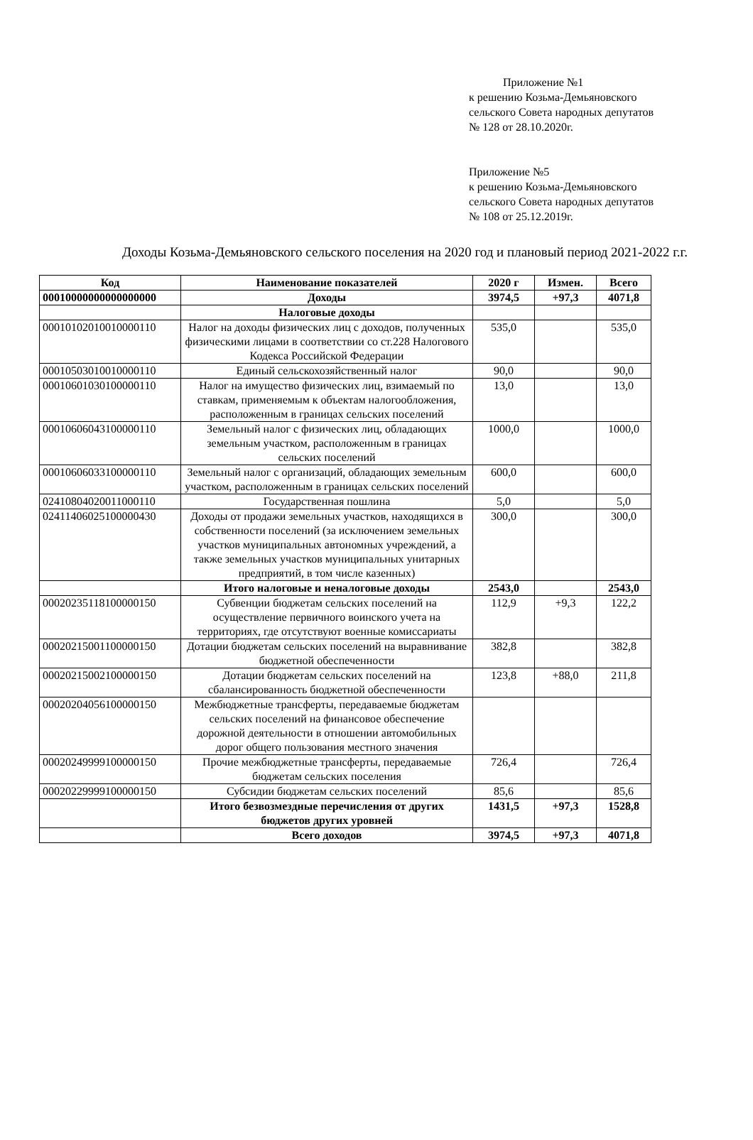Приложение №1
к решению Козьма-Демьяновского
сельского Совета народных депутатов
№ 128 от 28.10.2020г.
Приложение №5
к решению Козьма-Демьяновского
сельского Совета народных депутатов
№ 108 от 25.12.2019г.
Доходы Козьма-Демьяновского сельского поселения на 2020 год и плановый период 2021-2022 г.г.
| Код | Наименование показателей | 2020 г | Измен. | Всего |
| --- | --- | --- | --- | --- |
| 00010000000000000000 | Доходы | 3974,5 | +97,3 | 4071,8 |
| | Налоговые доходы | | | |
| 00010102010010000110 | Налог на доходы физических лиц с доходов, полученных физическими лицами в соответствии со ст.228 Налогового Кодекса Российской Федерации | 535,0 | | 535,0 |
| 00010503010010000110 | Единый сельскохозяйственный налог | 90,0 | | 90,0 |
| 00010601030100000110 | Налог на имущество физических лиц, взимаемый по ставкам, применяемым к объектам налогообложения, расположенным в границах сельских поселений | 13,0 | | 13,0 |
| 00010606043100000110 | Земельный налог с физических лиц, обладающих земельным участком, расположенным в границах сельских поселений | 1000,0 | | 1000,0 |
| 00010606033100000110 | Земельный налог с организаций, обладающих земельным участком, расположенным в границах сельских поселений | 600,0 | | 600,0 |
| 02410804020011000110 | Государственная пошлина | 5,0 | | 5,0 |
| 02411406025100000430 | Доходы от продажи земельных участков, находящихся в собственности поселений (за исключением земельных участков муниципальных автономных учреждений, а также земельных участков муниципальных унитарных предприятий, в том числе казенных) | 300,0 | | 300,0 |
| | Итого налоговые и неналоговые доходы | 2543,0 | | 2543,0 |
| 00020235118100000150 | Субвенции бюджетам сельских поселений на осуществление первичного воинского учета на территориях, где отсутствуют военные комиссариаты | 112,9 | +9,3 | 122,2 |
| 00020215001100000150 | Дотации бюджетам сельских поселений на выравнивание бюджетной обеспеченности | 382,8 | | 382,8 |
| 00020215002100000150 | Дотации бюджетам сельских поселений на сбалансированность бюджетной обеспеченности | 123,8 | +88,0 | 211,8 |
| 00020204056100000150 | Межбюджетные трансферты, передаваемые бюджетам сельских поселений на финансовое обеспечение дорожной деятельности в отношении автомобильных дорог общего пользования местного значения | | | |
| 00020249999100000150 | Прочие межбюджетные трансферты, передаваемые бюджетам сельских поселения | 726,4 | | 726,4 |
| 00020229999100000150 | Субсидии бюджетам сельских поселений | 85,6 | | 85,6 |
| | Итого безвозмездные перечисления от других бюджетов других уровней | 1431,5 | +97,3 | 1528,8 |
| | Всего доходов | 3974,5 | +97,3 | 4071,8 |